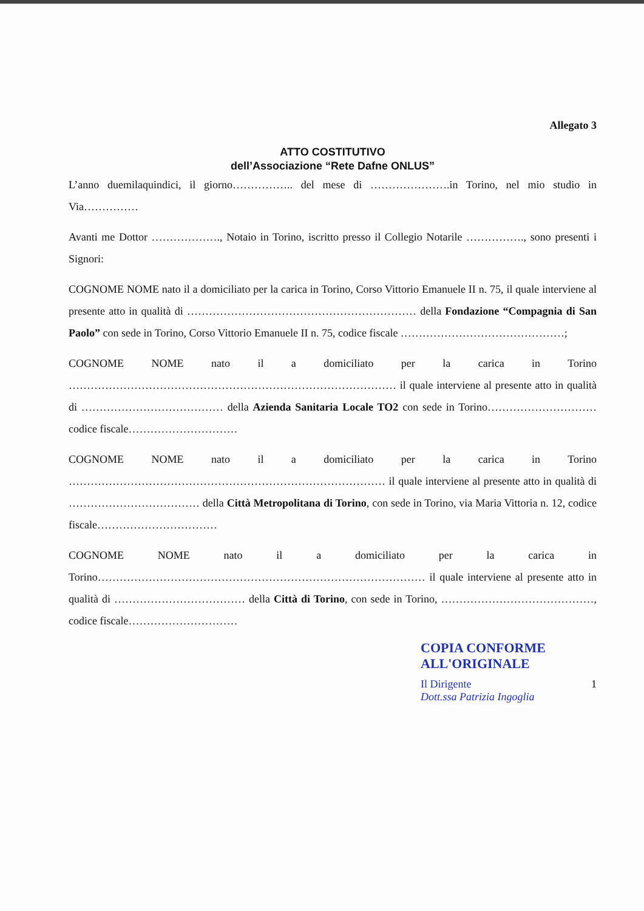Allegato 3
ATTO COSTITUTIVO
dell’Associazione “Rete Dafne ONLUS”
L’anno duemilaquindici, il giorno…………….. del mese di ………………….in Torino, nel mio studio in Via……………
Avanti me Dottor ………………., Notaio in Torino, iscritto presso il Collegio Notarile ……………., sono presenti i Signori:
COGNOME NOME nato il a domiciliato per la carica in Torino, Corso Vittorio Emanuele II n. 75, il quale interviene al presente atto in qualità di ……………………………………………………… della Fondazione “Compagnia di San Paolo” con sede in Torino, Corso Vittorio Emanuele II n. 75, codice fiscale ………………………………………;
COGNOME NOME nato il a domiciliato per la carica in Torino ……………………………………………………………………………… il quale interviene al presente atto in qualità di ………………………………… della Azienda Sanitaria Locale TO2 con sede in Torino………………………… codice fiscale…………………………
COGNOME NOME nato il a domiciliato per la carica in Torino …………………………………………………………………………… il quale interviene al presente atto in qualità di ……………………………… della Città Metropolitana di Torino, con sede in Torino, via Maria Vittoria n. 12, codice fiscale……………………………
COGNOME NOME nato il a domiciliato per la carica in Torino……………………………………………………………………………… il quale interviene al presente atto in qualità di ……………………………… della Città di Torino, con sede in Torino, ……………………………………, codice fiscale…………………………
COPIA CONFORME
ALL'ORIGINALE
Il Dirigente
Dott.ssa Patrizia Ingoglia 1